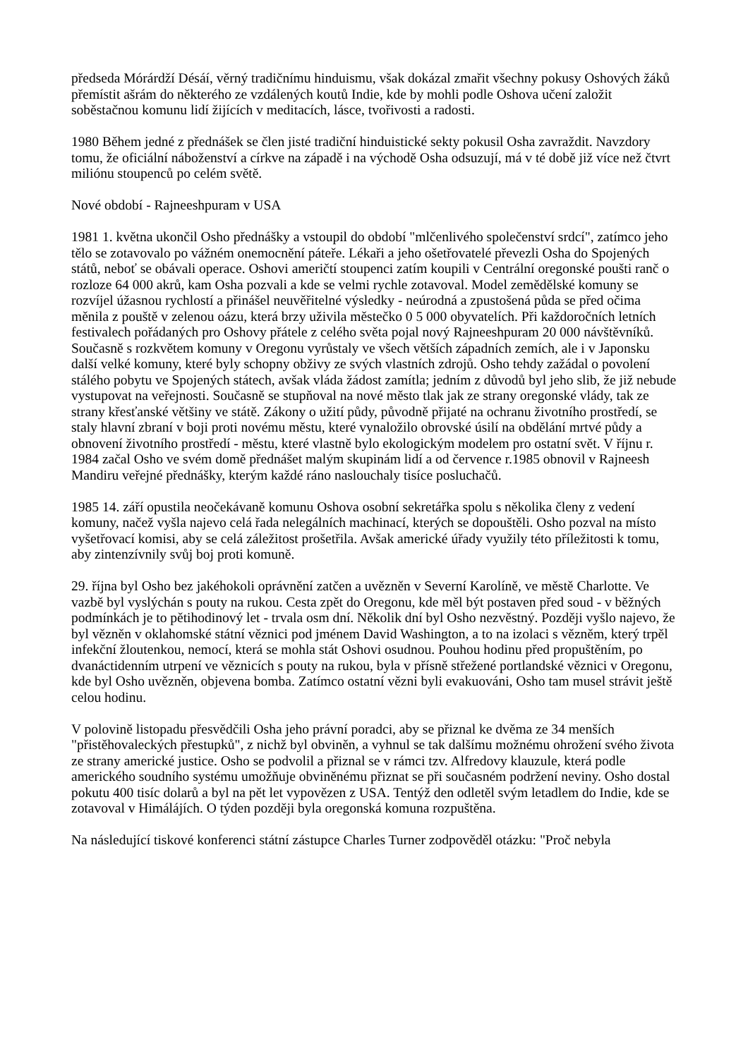předseda Mórárdží Désáí, věrný tradičnímu hinduismu, však dokázal zmařit všechny pokusy Oshových žáků přemístit ašrám do některého ze vzdálených koutů Indie, kde by mohli podle Oshova učení založit soběstačnou komunu lidí žijících v meditacích, lásce, tvořivosti a radosti.
1980 Během jedné z přednášek se člen jisté tradiční hinduistické sekty pokusil Osha zavraždit. Navzdory tomu, že oficiální náboženství a církve na západě i na východě Osha odsuzují, má v té době již více než čtvrt miliónu stoupenců po celém světě.
Nové období - Rajneeshpuram v USA
1981 1. května ukončil Osho přednášky a vstoupil do období "mlčenlivého společenství srdcí", zatímco jeho tělo se zotavovalo po vážném onemocnění páteře. Lékaři a jeho ošetřovatelé převezli Osha do Spojených států, neboť se obávali operace. Oshovi američtí stoupenci zatím koupili v Centrální oregonské poušti ranč o rozloze 64 000 akrů, kam Osha pozvali a kde se velmi rychle zotavoval. Model zemědělské komuny se rozvíjel úžasnou rychlostí a přinášel neuvěřitelné výsledky - neúrodná a zpustošená půda se před očima měnila z pouště v zelenou oázu, která brzy uživila městečko 0 5 000 obyvatelích. Při každoročních letních festivalech pořádaných pro Oshovy přátele z celého světa pojal nový Rajneeshpuram 20 000 návštěvníků. Současně s rozkvětem komuny v Oregonu vyrůstaly ve všech větších západních zemích, ale i v Japonsku další velké komuny, které byly schopny obživy ze svých vlastních zdrojů. Osho tehdy zažádal o povolení stálého pobytu ve Spojených státech, avšak vláda žádost zamítla; jedním z důvodů byl jeho slib, že již nebude vystupovat na veřejnosti. Současně se stupňoval na nové město tlak jak ze strany oregonské vlády, tak ze strany křesťanské většiny ve státě. Zákony o užití půdy, původně přijaté na ochranu životního prostředí, se staly hlavní zbraní v boji proti novému městu, které vynaložilo obrovské úsilí na obdělání mrtvé půdy a obnovení životního prostředí - městu, které vlastně bylo ekologickým modelem pro ostatní svět. V říjnu r. 1984 začal Osho ve svém domě přednášet malým skupinám lidí a od července r.1985 obnovil v Rajneesh Mandiru veřejné přednášky, kterým každé ráno naslouchaly tisíce posluchačů.
1985 14. září opustila neočekávaně komunu Oshova osobní sekretářka spolu s několika členy z vedení komuny, načež vyšla najevo celá řada nelegálních machinací, kterých se dopouštěli. Osho pozval na místo vyšetřovací komisi, aby se celá záležitost prošetřila. Avšak americké úřady využily této příležitosti k tomu, aby zintenzívnily svůj boj proti komuně.
29. října byl Osho bez jakéhokoli oprávnění zatčen a uvězněn v Severní Karolíně, ve městě Charlotte. Ve vazbě byl vyslýchán s pouty na rukou. Cesta zpět do Oregonu, kde měl být postaven před soud - v běžných podmínkách je to pětihodinový let - trvala osm dní. Několik dní byl Osho nezvěstný. Později vyšlo najevo, že byl vězněn v oklahomské státní věznici pod jménem David Washington, a to na izolaci s vězněm, který trpěl infekční žloutenkou, nemocí, která se mohla stát Oshovi osudnou. Pouhou hodinu před propuštěním, po dvanáctidenním utrpení ve věznicích s pouty na rukou, byla v přísně střežené portlandské věznici v Oregonu, kde byl Osho uvězněn, objevena bomba. Zatímco ostatní vězni byli evakuováni, Osho tam musel strávit ještě celou hodinu.
V polovině listopadu přesvědčili Osha jeho právní poradci, aby se přiznal ke dvěma ze 34 menších "přistěhovaleckých přestupků", z nichž byl obviněn, a vyhnul se tak dalšímu možnému ohrožení svého života ze strany americké justice. Osho se podvolil a přiznal se v rámci tzv. Alfredovy klauzule, která podle amerického soudního systému umožňuje obviněnému přiznat se při současném podržení neviny. Osho dostal pokutu 400 tisíc dolarů a byl na pět let vypovězen z USA. Tentýž den odletěl svým letadlem do Indie, kde se zotavoval v Himálájích. O týden později byla oregonská komuna rozpuštěna.
Na následující tiskové konferenci státní zástupce Charles Turner zodpověděl otázku: "Proč nebyla